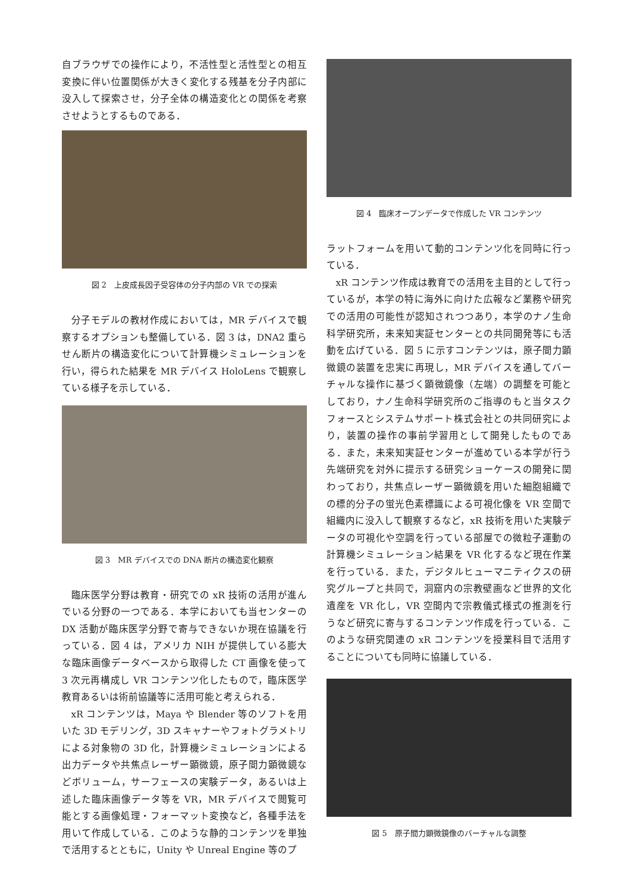自ブラウザでの操作により，不活性型と活性型との相互変換に伴い位置関係が大きく変化する残基を分子内部に没入して探索させ，分子全体の構造変化との関係を考察させようとするものである．
図 2　上皮成長因子受容体の分子内部の VR での探索
分子モデルの教材作成においては，MR デバイスで観察するオプションも整備している．図 3 は，DNA2 重らせん断片の構造変化について計算機シミュレーションを行い，得られた結果を MR デバイス HoloLens で観察している様子を示している．
図 3　MR デバイスでの DNA 断片の構造変化観察
臨床医学分野は教育・研究での xR 技術の活用が進んでいる分野の一つである．本学においても当センターの DX 活動が臨床医学分野で寄与できないか現在協議を行っている．図 4 は，アメリカ NIH が提供している膨大な臨床画像データベースから取得した CT 画像を使って 3 次元再構成し VR コンテンツ化したもので，臨床医学教育あるいは術前協議等に活用可能と考えられる．
xR コンテンツは，Maya や Blender 等のソフトを用いた 3D モデリング，3D スキャナーやフォトグラメトリによる対象物の 3D 化，計算機シミュレーションによる出力データや共焦点レーザー顕微鏡，原子間力顕微鏡などボリューム，サーフェースの実験データ，あるいは上述した臨床画像データ等を VR，MR デバイスで閲覧可能とする画像処理・フォーマット変換など，各種手法を用いて作成している．このような静的コンテンツを単独で活用するとともに，Unity や Unreal Engine 等のプ
図 4　臨床オープンデータで作成した VR コンテンツ
ラットフォームを用いて動的コンテンツ化を同時に行っている．
xR コンテンツ作成は教育での活用を主目的として行っているが，本学の特に海外に向けた広報など業務や研究での活用の可能性が認知されつつあり，本学のナノ生命科学研究所，未来知実証センターとの共同開発等にも活動を広げている．図 5 に示すコンテンツは，原子間力顕微鏡の装置を忠実に再現し，MR デバイスを通してバーチャルな操作に基づく顕微鏡像（左端）の調整を可能としており，ナノ生命科学研究所のご指導のもと当タスクフォースとシステムサポート株式会社との共同研究により，装置の操作の事前学習用として開発したものである．また，未来知実証センターが進めている本学が行う先端研究を対外に提示する研究ショーケースの開発に関わっており，共焦点レーザー顕微鏡を用いた細胞組織での標的分子の蛍光色素標識による可視化像を VR 空間で組織内に没入して観察するなど，xR 技術を用いた実験データの可視化や空調を行っている部屋での微粒子運動の計算機シミュレーション結果を VR 化するなど現在作業を行っている．また，デジタルヒューマニティクスの研究グループと共同で，洞窟内の宗教壁画など世界的文化遺産を VR 化し，VR 空間内で宗教儀式様式の推測を行うなど研究に寄与するコンテンツ作成を行っている．このような研究関連の xR コンテンツを授業科目で活用することについても同時に協議している．
図 5　原子間力顕微鏡像のバーチャルな調整